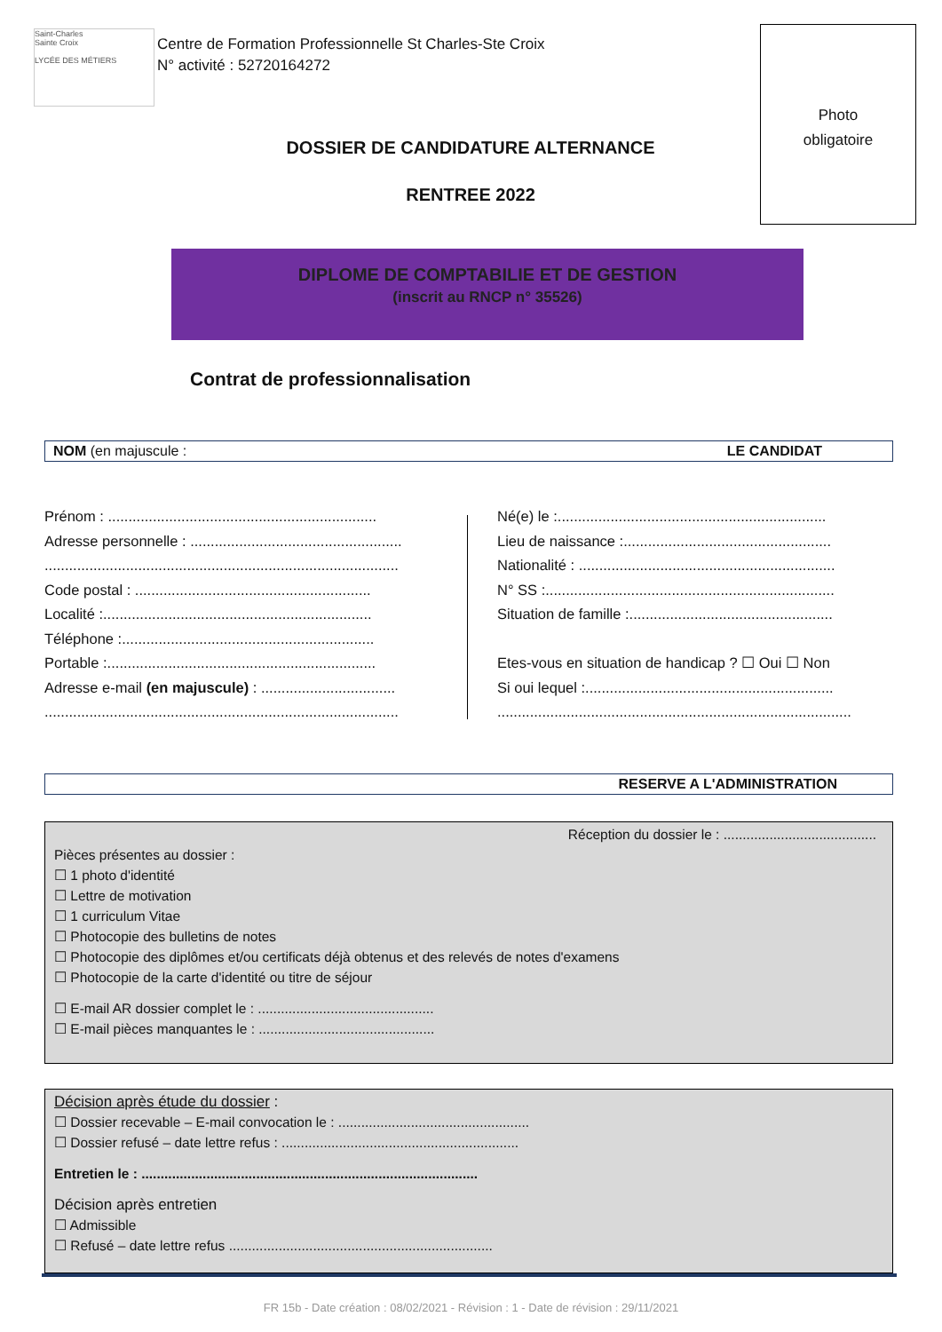Saint-Charles
Sainte Croix
LYCÉE DES MÉTIERS
Centre de Formation Professionnelle St Charles-Ste Croix
N° activité : 52720164272
Photo
obligatoire
DOSSIER DE CANDIDATURE ALTERNANCE
RENTREE 2022
DIPLOME DE COMPTABILIE ET DE GESTION
(inscrit au RNCP n° 35526)
Contrat de professionnalisation
NOM (en majuscule : LE CANDIDAT
Prénom : ..................................................................
Adresse personnelle : ....................................................
.......................................................................................
Code postal : ..........................................................
Localité :..................................................................
Téléphone :..............................................................
Portable :..................................................................
Adresse e-mail (en majuscule) : .................................
.......................................................................................
Né(e) le :..................................................................
Lieu de naissance :...................................................
Nationalité : ...............................................................
N° SS :.......................................................................
Situation de famille :..................................................
Etes-vous en situation de handicap ? ☐ Oui ☐ Non
Si oui lequel :.............................................................
.......................................................................................
RESERVE A L'ADMINISTRATION
Réception du dossier le : ........................................
Pièces présentes au dossier :
☐ 1 photo d'identité
☐ Lettre de motivation
☐ 1 curriculum Vitae
☐ Photocopie des bulletins de notes
☐ Photocopie des diplômes et/ou certificats déjà obtenus et des relevés de notes d'examens
☐ Photocopie de la carte d'identité ou titre de séjour
☐ E-mail AR dossier complet le : ..............................................
☐ E-mail pièces manquantes le : ..............................................
Décision après étude du dossier :
☐ Dossier recevable – E-mail convocation le : ..................................................
☐ Dossier refusé – date lettre refus : ..............................................................
Entretien le : ........................................................................................
Décision après entretien
☐ Admissible
☐ Refusé – date lettre refus .....................................................................
FR 15b - Date création : 08/02/2021 - Révision : 1 - Date de révision : 29/11/2021